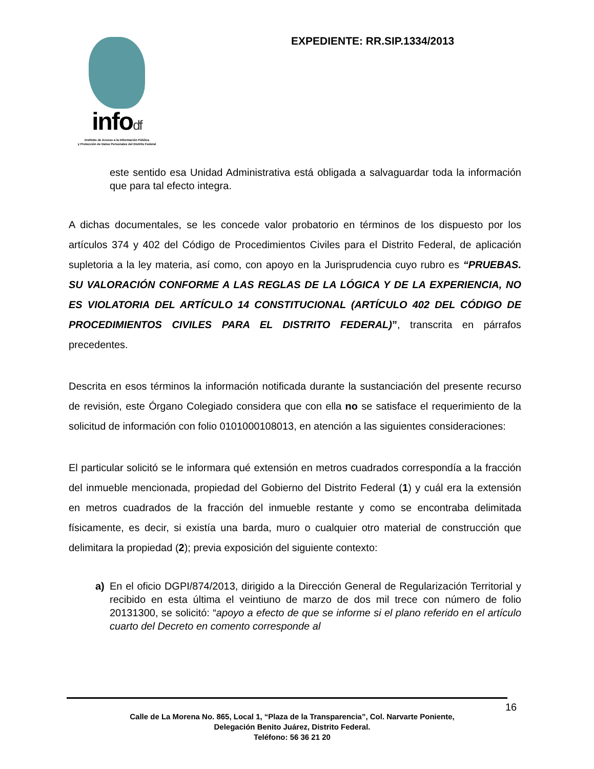infodf
Instituto de Acceso a la Información Pública
y Protección de Datos Personales del Distrito Federal
EXPEDIENTE: RR.SIP.1334/2013
este sentido esa Unidad Administrativa está obligada a salvaguardar toda la información que para tal efecto integra.
A dichas documentales, se les concede valor probatorio en términos de los dispuesto por los artículos 374 y 402 del Código de Procedimientos Civiles para el Distrito Federal, de aplicación supletoria a la ley materia, así como, con apoyo en la Jurisprudencia cuyo rubro es “PRUEBAS. SU VALORACIÓN CONFORME A LAS REGLAS DE LA LÓGICA Y DE LA EXPERIENCIA, NO ES VIOLATORIA DEL ARTÍCULO 14 CONSTITUCIONAL (ARTÍCULO 402 DEL CÓDIGO DE PROCEDIMIENTOS CIVILES PARA EL DISTRITO FEDERAL)”, transcrita en párrafos precedentes.
Descrita en esos términos la información notificada durante la sustanciación del presente recurso de revisión, este Órgano Colegiado considera que con ella no se satisface el requerimiento de la solicitud de información con folio 0101000108013, en atención a las siguientes consideraciones:
El particular solicitó se le informara qué extensión en metros cuadrados correspondía a la fracción del inmueble mencionada, propiedad del Gobierno del Distrito Federal (1) y cuál era la extensión en metros cuadrados de la fracción del inmueble restante y como se encontraba delimitada físicamente, es decir, si existía una barda, muro o cualquier otro material de construcción que delimitara la propiedad (2); previa exposición del siguiente contexto:
a) En el oficio DGPI/874/2013, dirigido a la Dirección General de Regularización Territorial y recibido en esta última el veintiuno de marzo de dos mil trece con número de folio 20131300, se solicitó: “apoyo a efecto de que se informe si el plano referido en el artículo cuarto del Decreto en comento corresponde al
16
Calle de La Morena No. 865, Local 1, “Plaza de la Transparencia”, Col. Narvarte Poniente,
Delegación Benito Juárez, Distrito Federal.
Teléfono: 56 36 21 20